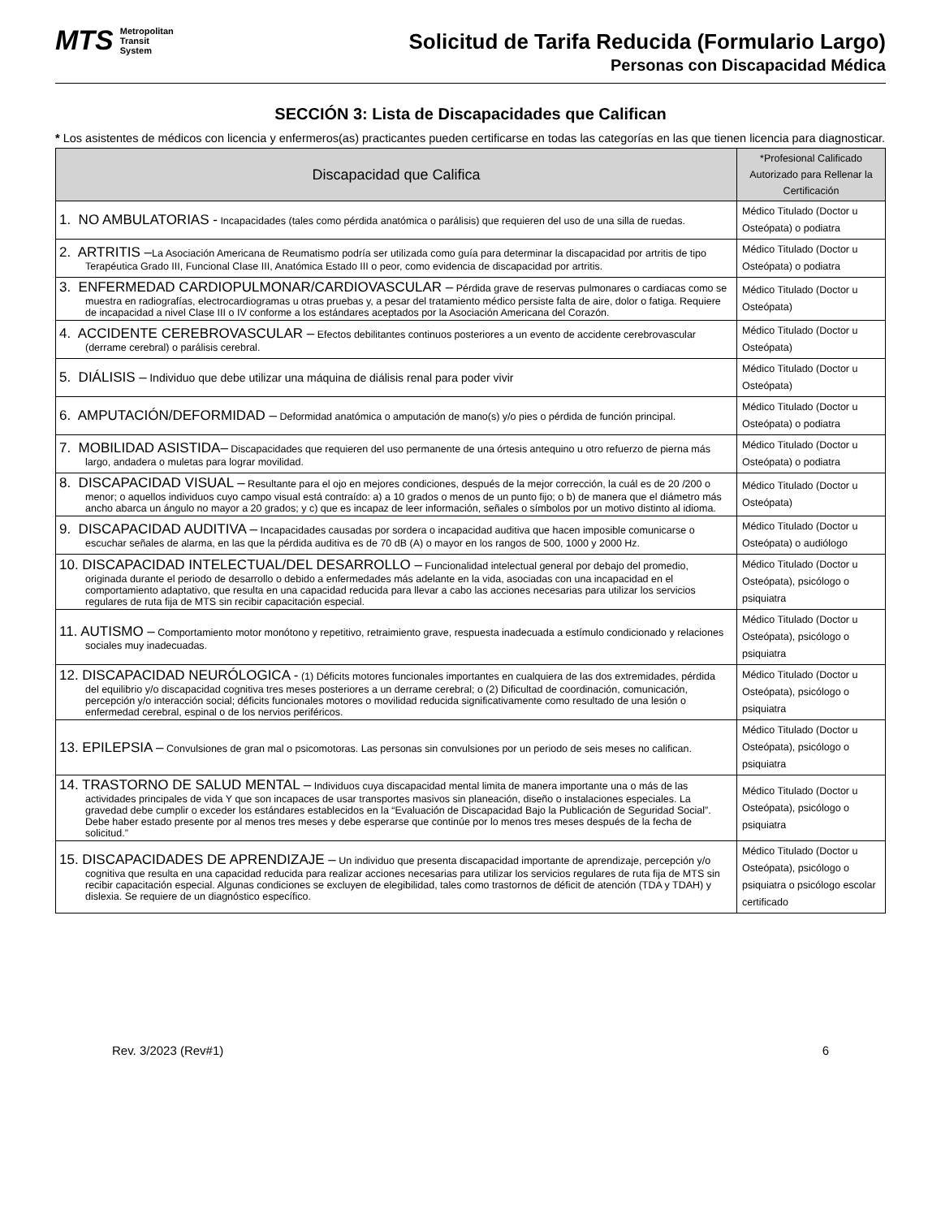MTS Metropolitan
Transit
System
Solicitud de Tarifa Reducida (Formulario Largo)
Personas con Discapacidad Médica
SECCIÓN 3: Lista de Discapacidades que Califican
* Los asistentes de médicos con licencia y enfermeros(as) practicantes pueden certificarse en todas las categorías en las que tienen licencia para diagnosticar.
| Discapacidad que Califica | *Profesional Calificado Autorizado para Rellenar la Certificación |
| --- | --- |
| 1. NO AMBULATORIAS - Incapacidades (tales como pérdida anatómica o parálisis) que requieren del uso de una silla de ruedas. | Médico Titulado (Doctor u Osteópata) o podiatra |
| 2. ARTRITIS – La Asociación Americana de Reumatismo podría ser utilizada como guía para determinar la discapacidad por artritis de tipo Terapéutica Grado III, Funcional Clase III, Anatómica Estado III o peor, como evidencia de discapacidad por artritis. | Médico Titulado (Doctor u Osteópata) o podiatra |
| 3. ENFERMEDAD CARDIOPULMONAR/CARDIOVASCULAR – Pérdida grave de reservas pulmonares o cardiacas como se muestra en radiografías, electrocardiogramas u otras pruebas y, a pesar del tratamiento médico persiste falta de aire, dolor o fatiga. Requiere de incapacidad a nivel Clase III o IV conforme a los estándares aceptados por la Asociación Americana del Corazón. | Médico Titulado (Doctor u Osteópata) |
| 4. ACCIDENTE CEREBROVASCULAR – Efectos debilitantes continuos posteriores a un evento de accidente cerebrovascular (derrame cerebral) o parálisis cerebral. | Médico Titulado (Doctor u Osteópata) |
| 5. DIÁLISIS – Individuo que debe utilizar una máquina de diálisis renal para poder vivir | Médico Titulado (Doctor u Osteópata) |
| 6. AMPUTACIÓN/DEFORMIDAD – Deformidad anatómica o amputación de mano(s) y/o pies o pérdida de función principal. | Médico Titulado (Doctor u Osteópata) o podiatra |
| 7. MOBILIDAD ASISTIDA– Discapacidades que requieren del uso permanente de una órtesis antequino u otro refuerzo de pierna más largo, andadera o muletas para lograr movilidad. | Médico Titulado (Doctor u Osteópata) o podiatra |
| 8. DISCAPACIDAD VISUAL – Resultante para el ojo en mejores condiciones, después de la mejor corrección, la cuál es de 20 /200 o menor; o aquellos individuos cuyo campo visual está contraído: a) a 10 grados o menos de un punto fijo; o b) de manera que el diámetro más ancho abarca un ángulo no mayor a 20 grados; y c) que es incapaz de leer información, señales o símbolos por un motivo distinto al idioma. | Médico Titulado (Doctor u Osteópata) |
| 9. DISCAPACIDAD AUDITIVA – Incapacidades causadas por sordera o incapacidad auditiva que hacen imposible comunicarse o escuchar señales de alarma, en las que la pérdida auditiva es de 70 dB (A) o mayor en los rangos de 500, 1000 y 2000 Hz. | Médico Titulado (Doctor u Osteópata) o audiólogo |
| 10. DISCAPACIDAD INTELECTUAL/DEL DESARROLLO – Funcionalidad intelectual general por debajo del promedio, originada durante el periodo de desarrollo o debido a enfermedades más adelante en la vida, asociadas con una incapacidad en el comportamiento adaptativo, que resulta en una capacidad reducida para llevar a cabo las acciones necesarias para utilizar los servicios regulares de ruta fija de MTS sin recibir capacitación especial. | Médico Titulado (Doctor u Osteópata), psicólogo o psiquiatra |
| 11. AUTISMO – Comportamiento motor monótono y repetitivo, retraimiento grave, respuesta inadecuada a estímulo condicionado y relaciones sociales muy inadecuadas. | Médico Titulado (Doctor u Osteópata), psicólogo o psiquiatra |
| 12. DISCAPACIDAD NEURÓLOGICA - (1) Déficits motores funcionales importantes en cualquiera de las dos extremidades, pérdida del equilibrio y/o discapacidad cognitiva tres meses posteriores a un derrame cerebral; o (2) Dificultad de coordinación, comunicación, percepción y/o interacción social; déficits funcionales motores o movilidad reducida significativamente como resultado de una lesión o enfermedad cerebral, espinal o de los nervios periféricos. | Médico Titulado (Doctor u Osteópata), psicólogo o psiquiatra |
| 13. EPILEPSIA – Convulsiones de gran mal o psicomotoras. Las personas sin convulsiones por un periodo de seis meses no califican. | Médico Titulado (Doctor u Osteópata), psicólogo o psiquiatra |
| 14. TRASTORNO DE SALUD MENTAL – Individuos cuya discapacidad mental limita de manera importante una o más de las actividades principales de vida Y que son incapaces de usar transportes masivos sin planeación, diseño o instalaciones especiales. La gravedad debe cumplir o exceder los estándares establecidos en la “Evaluación de Discapacidad Bajo la Publicación de Seguridad Social”. Debe haber estado presente por al menos tres meses y debe esperarse que continúe por lo menos tres meses después de la fecha de solicitud.” | Médico Titulado (Doctor u Osteópata), psicólogo o psiquiatra |
| 15. DISCAPACIDADES DE APRENDIZAJE – Un individuo que presenta discapacidad importante de aprendizaje, percepción y/o cognitiva que resulta en una capacidad reducida para realizar acciones necesarias para utilizar los servicios regulares de ruta fija de MTS sin recibir capacitación especial. Algunas condiciones se excluyen de elegibilidad, tales como trastornos de déficit de atención (TDA y TDAH) y dislexia. Se requiere de un diagnóstico específico. | Médico Titulado (Doctor u Osteópata), psicólogo o psiquiatra o psicólogo escolar certificado |
Rev. 3/2023 (Rev#1) 6